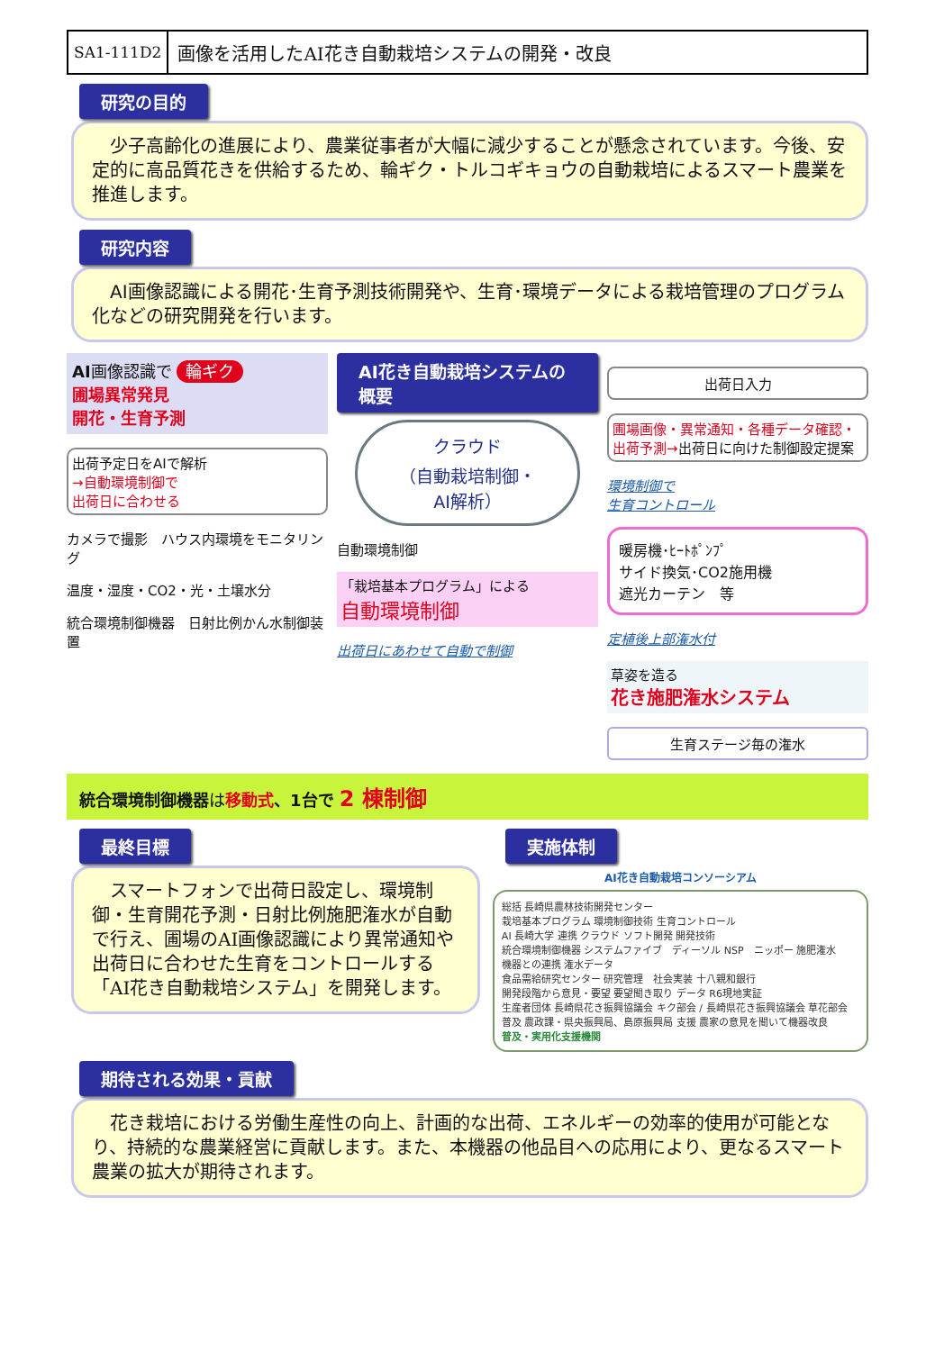SA1-111D2 画像を活用したAI花き自動栽培システムの開発・改良
研究の目的
　少子高齢化の進展により、農業従事者が大幅に減少することが懸念されています。今後、安定的に高品質花きを供給するため、輪ギク・トルコギキョウの自動栽培によるスマート農業を推進します。
研究内容
　AI画像認識による開花･生育予測技術開発や、生育･環境データによる栽培管理のプログラム化などの研究開発を行います。
AI画像認識で 輪ギク
圃場異常発見
開花・生育予測
出荷予定日をAIで解析
→自動環境制御で
出荷日に合わせる
カメラで撮影　ハウス内環境をモニタリング
温度・湿度・CO2・光・土壌水分
統合環境制御機器　日射比例かん水制御装置
AI花き自動栽培システムの概要
クラウド
（自動栽培制御・
AI解析）
自動環境制御
「栽培基本プログラム」による
自動環境制御
出荷日にあわせて自動で制御
出荷日入力
圃場画像・異常通知・各種データ確認・出荷予測→出荷日に向けた制御設定提案
環境制御で
生育コントロール
暖房機･ﾋｰﾄﾎﾟﾝﾌﾟ
サイド換気･CO2施用機
遮光カーテン　等
定植後上部潅水付
草姿を造る
花き施肥潅水システム
生育ステージ毎の潅水
統合環境制御機器は移動式、1台で 2 棟制御
最終目標
　スマートフォンで出荷日設定し、環境制御・生育開花予測・日射比例施肥潅水が自動で行え、圃場のAI画像認識により異常通知や出荷日に合わせた生育をコントロールする「AI花き自動栽培システム」を開発します。
実施体制
AI花き自動栽培コンソーシアム
総括 長崎県農林技術開発センター
栽培基本プログラム 環境制御技術 生育コントロール
AI 長崎大学 連携 クラウド ソフト開発 開発技術
統合環境制御機器 システムファイブ　ディーソル NSP　ニッポー 施肥潅水
機器との連携 潅水データ
食品需給研究センター 研究管理　社会実装 十八親和銀行
開発段階から意見・要望 要望聞き取り データ R6現地実証
生産者団体 長崎県花き振興協議会 キク部会 / 長崎県花き振興協議会 草花部会
普及 農政課・県央振興局、島原振興局 支援 農家の意見を聞いて機器改良
普及・実用化支援機関
期待される効果・貢献
　花き栽培における労働生産性の向上、計画的な出荷、エネルギーの効率的使用が可能となり、持続的な農業経営に貢献します。また、本機器の他品目への応用により、更なるスマート農業の拡大が期待されます。